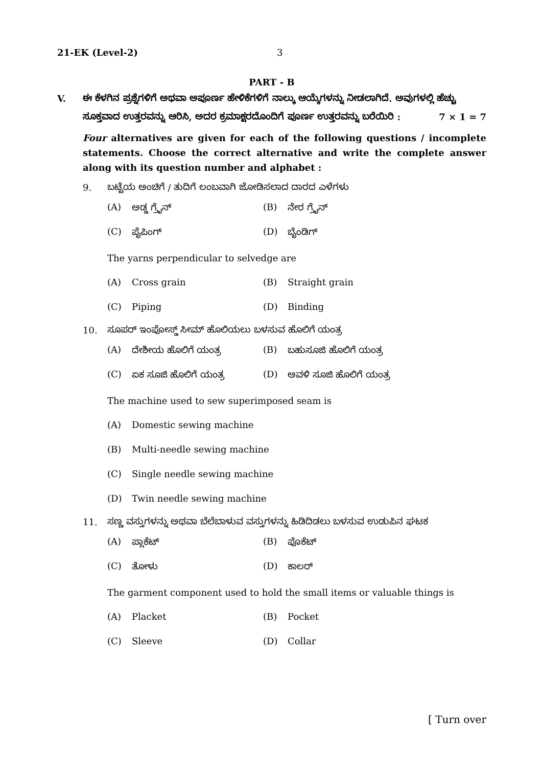21-EK (Level-2) 3
PART - B
V. ಈ ಕೆಳಗಿನ ಪ್ರಶ್ನೆಗಳಿಗೆ ಅಥವಾ ಅಪೂರ್ಣ ಹೇಳಿಕೆಗಳಿಗೆ ನಾಲ್ಕು ಆಯ್ಕೆಗಳನ್ನು ನೀಡಲಾಗಿದೆ. ಅವುಗಳಲ್ಲಿ ಹೆಚ್ಚು ಸೂಕ್ತವಾದ ಉತ್ತರವನ್ನು ಆರಿಸಿ, ಅದರ ಕ್ರಮಾಕ್ಷರದೊಂದಿಗೆ ಪೂರ್ಣ ಉತ್ತರವನ್ನು ಬರೆಯಿರಿ : 7 × 1 = 7
Four alternatives are given for each of the following questions / incomplete statements. Choose the correct alternative and write the complete answer along with its question number and alphabet :
9. ಬಟ್ಟೆಯ ಅಂಚಿಗೆ / ತುದಿಗೆ ಲಂಬವಾಗಿ ಜೋಡಿಸಲಾದ ದಾರದ ಎಳೆಗಳು
(A) ಅಡ್ಡ ಗ್ರೈನ್ (B) ನೇರ ಗ್ರೈನ್
(C) ಪೈಪಿಂಗ್ (D) ಬೈಂಡಿಗ್
The yarns perpendicular to selvedge are
(A) Cross grain (B) Straight grain
(C) Piping (D) Binding
10. ಸೂಪರ್ ಇಂಪೋಸ್ಡ್ ಸೀಮ್ ಹೊಲಿಯಲು ಬಳಸುವ ಹೊಲಿಗೆ ಯಂತ್ರ
(A) ದೇಶೀಯ ಹೊಲಿಗೆ ಯಂತ್ರ (B) ಬಹುಸೂಜಿ ಹೊಲಿಗೆ ಯಂತ್ರ
(C) ಏಕ ಸೂಜಿ ಹೊಲಿಗೆ ಯಂತ್ರ (D) ಅವಳಿ ಸೂಜಿ ಹೊಲಿಗೆ ಯಂತ್ರ
The machine used to sew superimposed seam is
(A) Domestic sewing machine
(B) Multi-needle sewing machine
(C) Single needle sewing machine
(D) Twin needle sewing machine
11. ಸಣ್ಣ ವಸ್ತುಗಳನ್ನು ಅಥವಾ ಬೆಲೆಬಾಳುವ ವಸ್ತುಗಳನ್ನು ಹಿಡಿದಿಡಲು ಬಳಸುವ ಉಡುಪಿನ ಘಟಕ
(A) ಪ್ಲಾಕೆಟ್ (B) ಪೊಕೆಟ್
(C) ತೋಳು (D) ಕಾಲರ್
The garment component used to hold the small items or valuable things is
(A) Placket (B) Pocket
(C) Sleeve (D) Collar
[ Turn over